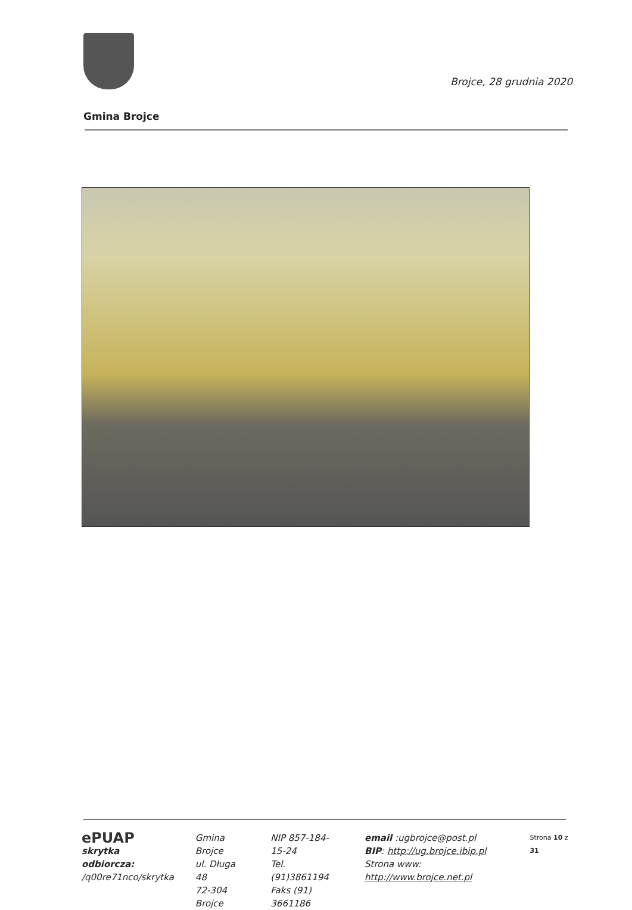Brojce, 28 grudnia 2020
Gmina Brojce
ePUAP
skrytka odbiorcza:
/q00re71nco/skrytka
Gmina Brojce
ul. Długa 48
72-304 Brojce
NIP 857-184-15-24
Tel. (91)3861194
Faks (91) 3661186
email :ugbrojce@post.pl
BIP: http://ug.brojce.ibip.pl
Strona www: http://www.brojce.net.pl
Strona 10 z 31